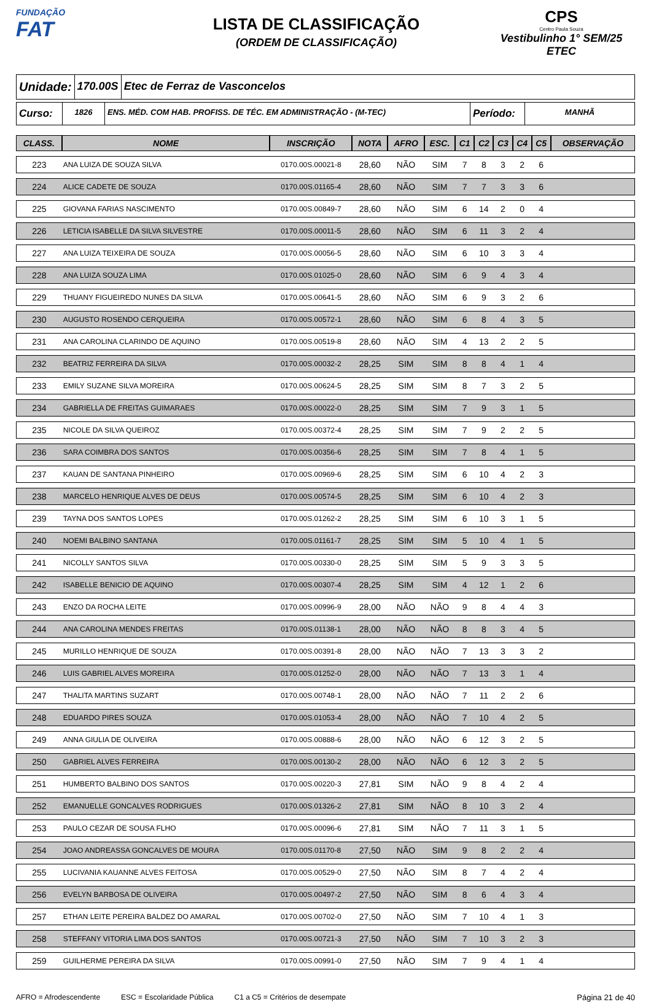FUNDAÇÃO
FAT
LISTA DE CLASSIFICAÇÃO
(ORDEM DE CLASSIFICAÇÃO)
CPS
Centro Paula Souza
Vestibulinho 1° SEM/25
ETEC
Unidade: 170.00S Etec de Ferraz de Vasconcelos
Curso:
1826 ENS. MÉD. COM HAB. PROFISS. DE TÉC. EM ADMINISTRAÇÃO - (M-TEC)
Período:
MANHÃ
| CLASS. | NOME | INSCRIÇÃO | NOTA | AFRO | ESC. | C1 | C2 | C3 | C4 | C5 | OBSERVAÇÃO |
| --- | --- | --- | --- | --- | --- | --- | --- | --- | --- | --- | --- |
| 223 | ANA LUIZA DE SOUZA SILVA | 0170.00S.00021-8 | 28,60 | NÃO | SIM | 7 | 8 | 3 | 2 | 6 | |
| 224 | ALICE CADETE DE SOUZA | 0170.00S.01165-4 | 28,60 | NÃO | SIM | 7 | 7 | 3 | 3 | 6 | |
| 225 | GIOVANA FARIAS NASCIMENTO | 0170.00S.00849-7 | 28,60 | NÃO | SIM | 6 | 14 | 2 | 0 | 4 | |
| 226 | LETICIA ISABELLE DA SILVA SILVESTRE | 0170.00S.00011-5 | 28,60 | NÃO | SIM | 6 | 11 | 3 | 2 | 4 | |
| 227 | ANA LUIZA TEIXEIRA DE SOUZA | 0170.00S.00056-5 | 28,60 | NÃO | SIM | 6 | 10 | 3 | 3 | 4 | |
| 228 | ANA LUIZA SOUZA LIMA | 0170.00S.01025-0 | 28,60 | NÃO | SIM | 6 | 9 | 4 | 3 | 4 | |
| 229 | THUANY FIGUEIREDO NUNES DA SILVA | 0170.00S.00641-5 | 28,60 | NÃO | SIM | 6 | 9 | 3 | 2 | 6 | |
| 230 | AUGUSTO ROSENDO CERQUEIRA | 0170.00S.00572-1 | 28,60 | NÃO | SIM | 6 | 8 | 4 | 3 | 5 | |
| 231 | ANA CAROLINA CLARINDO DE AQUINO | 0170.00S.00519-8 | 28,60 | NÃO | SIM | 4 | 13 | 2 | 2 | 5 | |
| 232 | BEATRIZ FERREIRA DA SILVA | 0170.00S.00032-2 | 28,25 | SIM | SIM | 8 | 8 | 4 | 1 | 4 | |
| 233 | EMILY SUZANE SILVA MOREIRA | 0170.00S.00624-5 | 28,25 | SIM | SIM | 8 | 7 | 3 | 2 | 5 | |
| 234 | GABRIELLA DE FREITAS GUIMARAES | 0170.00S.00022-0 | 28,25 | SIM | SIM | 7 | 9 | 3 | 1 | 5 | |
| 235 | NICOLE DA SILVA QUEIROZ | 0170.00S.00372-4 | 28,25 | SIM | SIM | 7 | 9 | 2 | 2 | 5 | |
| 236 | SARA COIMBRA DOS SANTOS | 0170.00S.00356-6 | 28,25 | SIM | SIM | 7 | 8 | 4 | 1 | 5 | |
| 237 | KAUAN DE SANTANA PINHEIRO | 0170.00S.00969-6 | 28,25 | SIM | SIM | 6 | 10 | 4 | 2 | 3 | |
| 238 | MARCELO HENRIQUE ALVES DE DEUS | 0170.00S.00574-5 | 28,25 | SIM | SIM | 6 | 10 | 4 | 2 | 3 | |
| 239 | TAYNA DOS SANTOS LOPES | 0170.00S.01262-2 | 28,25 | SIM | SIM | 6 | 10 | 3 | 1 | 5 | |
| 240 | NOEMI BALBINO SANTANA | 0170.00S.01161-7 | 28,25 | SIM | SIM | 5 | 10 | 4 | 1 | 5 | |
| 241 | NICOLLY SANTOS SILVA | 0170.00S.00330-0 | 28,25 | SIM | SIM | 5 | 9 | 3 | 3 | 5 | |
| 242 | ISABELLE BENICIO DE AQUINO | 0170.00S.00307-4 | 28,25 | SIM | SIM | 4 | 12 | 1 | 2 | 6 | |
| 243 | ENZO DA ROCHA LEITE | 0170.00S.00996-9 | 28,00 | NÃO | NÃO | 9 | 8 | 4 | 4 | 3 | |
| 244 | ANA CAROLINA MENDES FREITAS | 0170.00S.01138-1 | 28,00 | NÃO | NÃO | 8 | 8 | 3 | 4 | 5 | |
| 245 | MURILLO HENRIQUE DE SOUZA | 0170.00S.00391-8 | 28,00 | NÃO | NÃO | 7 | 13 | 3 | 3 | 2 | |
| 246 | LUIS GABRIEL ALVES MOREIRA | 0170.00S.01252-0 | 28,00 | NÃO | NÃO | 7 | 13 | 3 | 1 | 4 | |
| 247 | THALITA MARTINS SUZART | 0170.00S.00748-1 | 28,00 | NÃO | NÃO | 7 | 11 | 2 | 2 | 6 | |
| 248 | EDUARDO PIRES SOUZA | 0170.00S.01053-4 | 28,00 | NÃO | NÃO | 7 | 10 | 4 | 2 | 5 | |
| 249 | ANNA GIULIA DE OLIVEIRA | 0170.00S.00888-6 | 28,00 | NÃO | NÃO | 6 | 12 | 3 | 2 | 5 | |
| 250 | GABRIEL ALVES FERREIRA | 0170.00S.00130-2 | 28,00 | NÃO | NÃO | 6 | 12 | 3 | 2 | 5 | |
| 251 | HUMBERTO BALBINO DOS SANTOS | 0170.00S.00220-3 | 27,81 | SIM | NÃO | 9 | 8 | 4 | 2 | 4 | |
| 252 | EMANUELLE GONCALVES RODRIGUES | 0170.00S.01326-2 | 27,81 | SIM | NÃO | 8 | 10 | 3 | 2 | 4 | |
| 253 | PAULO CEZAR DE SOUSA FLHO | 0170.00S.00096-6 | 27,81 | SIM | NÃO | 7 | 11 | 3 | 1 | 5 | |
| 254 | JOAO ANDREASSA GONCALVES DE MOURA | 0170.00S.01170-8 | 27,50 | NÃO | SIM | 9 | 8 | 2 | 2 | 4 | |
| 255 | LUCIVANIA KAUANNE ALVES FEITOSA | 0170.00S.00529-0 | 27,50 | NÃO | SIM | 8 | 7 | 4 | 2 | 4 | |
| 256 | EVELYN BARBOSA DE OLIVEIRA | 0170.00S.00497-2 | 27,50 | NÃO | SIM | 8 | 6 | 4 | 3 | 4 | |
| 257 | ETHAN LEITE PEREIRA BALDEZ DO AMARAL | 0170.00S.00702-0 | 27,50 | NÃO | SIM | 7 | 10 | 4 | 1 | 3 | |
| 258 | STEFFANY VITORIA LIMA DOS SANTOS | 0170.00S.00721-3 | 27,50 | NÃO | SIM | 7 | 10 | 3 | 2 | 3 | |
| 259 | GUILHERME PEREIRA DA SILVA | 0170.00S.00991-0 | 27,50 | NÃO | SIM | 7 | 9 | 4 | 1 | 4 | |
AFRO = Afrodescendente ESC = Escolaridade Pública C1 a C5 = Critérios de desempate Página 21 de 40